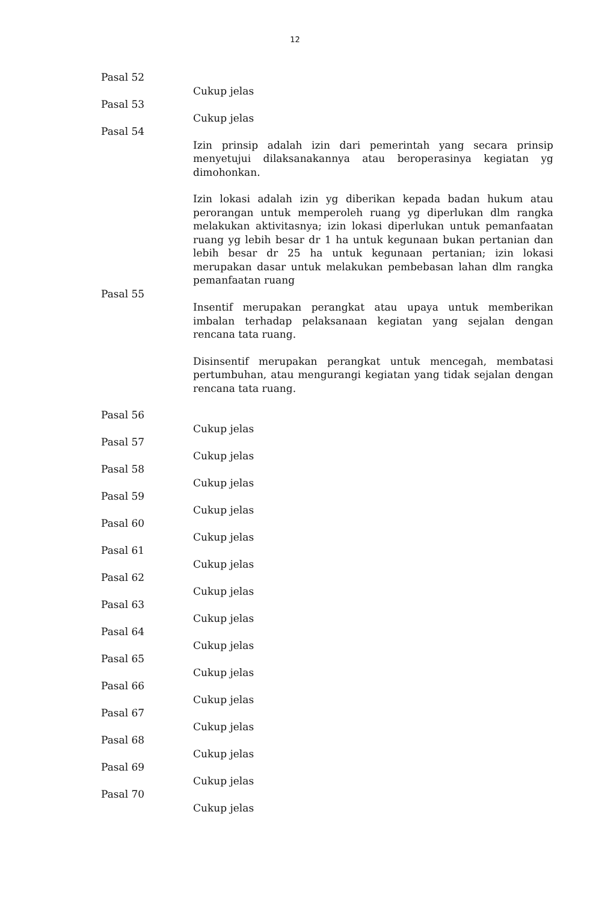12
Pasal 52
Cukup jelas
Pasal 53
Cukup jelas
Pasal 54
Izin prinsip adalah izin dari pemerintah yang secara prinsip menyetujui dilaksanakannya atau beroperasinya kegiatan yg dimohonkan.
Izin lokasi adalah izin yg diberikan kepada badan hukum atau perorangan untuk memperoleh ruang yg diperlukan dlm rangka melakukan aktivitasnya; izin lokasi diperlukan untuk pemanfaatan ruang yg lebih besar dr 1 ha untuk kegunaan bukan pertanian dan lebih besar dr 25 ha untuk kegunaan pertanian; izin lokasi merupakan dasar untuk melakukan pembebasan lahan dlm rangka pemanfaatan ruang
Pasal 55
Insentif merupakan perangkat atau upaya untuk memberikan imbalan terhadap pelaksanaan kegiatan yang sejalan dengan rencana tata ruang.
Disinsentif merupakan perangkat untuk mencegah, membatasi pertumbuhan, atau mengurangi kegiatan yang tidak sejalan dengan rencana tata ruang.
Pasal 56
Cukup jelas
Pasal 57
Cukup jelas
Pasal 58
Cukup jelas
Pasal 59
Cukup jelas
Pasal 60
Cukup jelas
Pasal 61
Cukup jelas
Pasal 62
Cukup jelas
Pasal 63
Cukup jelas
Pasal 64
Cukup jelas
Pasal 65
Cukup jelas
Pasal 66
Cukup jelas
Pasal 67
Cukup jelas
Pasal 68
Cukup jelas
Pasal 69
Cukup jelas
Pasal 70
Cukup jelas